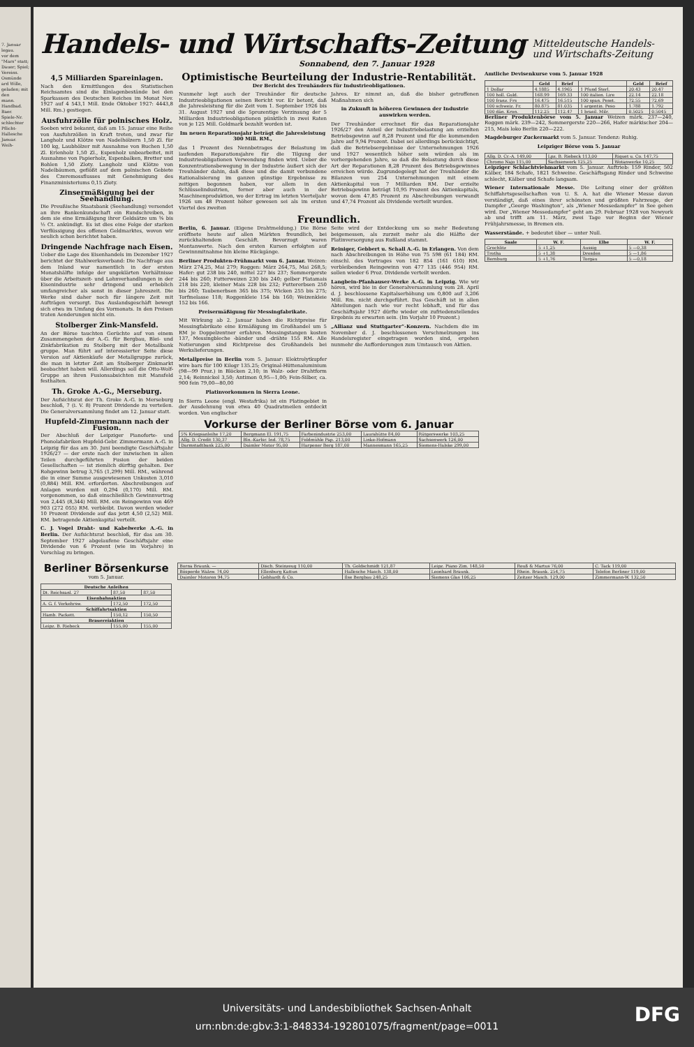7. Januar
legau.
vor dem "Mars" statt; Dauer; Spiel; Vereins.
Osmünde
ard Wille, geladen; mit den
mann.
Handbad.
Baer.
Spiele-Nr. schlechter
Pflicht-
Hallesche
Januar.
Weih-
Handels- und Wirtschafts-Zeitung
Mitteldeutsche Handels-
und Wirtschafts-Zeitung
Sonnabend, den 7. Januar 1928
4,5 Milliarden Spareinlagen.
Nach den Ermittlungen des Statistischen Reichsamtes sind die Einlagenbestände bei den Sparkassen des Deutschen Reiches im Monat Nov. 1927 auf 4 543,1 Mill. Ende Oktober 1927: 4443,8 Mill. Rm.) gestiegen.
Ausfuhrzölle für polnisches Holz.
Soeben wird bekannt, daß am 15. Januar eine Reihe von Ausfuhrzöllen in Kraft treten, und zwar für Langholz und Klötze von Nadelhölzern 1,50 Zl. für 100 kg, Laubhölzer mit Ausnahme von Buchen 1,50 Zl. Erlenholz 1,50 Zl., Espenholz unbearbeitet, mit Ausnahme von Papierholz, Espenbalken, Bretter und Bohlen 1,50 Zloty. Langholz und Klötze von Nadelbäumen, geflößt auf dem polnischen Gebiete des Czeremossflusses mit Genehmigung des Finanzministeriums 0,15 Zloty.
Zinsermäßigung bei der Seehandlung.
Die Preußische Staatsbank (Seehandlung) versendet an ihre Bankenkundschaft ein Rundschreiben, in dem sie eine Ermäßigung ihrer Geldsätze um ⅝ bis ½ Ct. ankündigt. Es ist dies eine Folge der starken Verflüssigung des offenen Geldmarktes, wovon wir neulich schon berichtet haben.
Dringende Nachfrage nach Eisen.
Ueber die Lage des Eisenhandels im Dezember 1927 berichtet der Stahlwerksverband: Die Nachfrage aus dem Inland war namentlich in der ersten Monatshälfte infolge der ungeklärten Verhältnisse über die Arbeitszeit- und Lohnverhandlungen in der Eisenindustrie sehr dringend und erheblich umfangreicher als sonst in dieser Jahreszeit. Die Werke sind daher noch für längere Zeit mit Aufträgen versorgt. Das Auslandsgeschäft bewegt sich etwa im Umfang des Vormonats. In den Preisen traten Aenderungen nicht ein.
Stolberger Zink-Mansfeld.
An der Börse tauchten Gerüchte auf von einem Zusammengehen der A.-G. für Bergbau, Blei- und Zinkfabrikation zu Stolberg mit der Metallbank gruppe. Man führt auf interessierter Seite diese Version auf Aktienkäufe der Metallgruppe zurück, die man in letzter Zeit am Stolberger Zinkmarkt beobachtet haben will. Allerdings soll die Otto-Wolf-Gruppe an ihren Fusionsabsichten mit Mansfeld festhalten.
Th. Groke A.-G., Merseburg.
Der Aufsichtsrat der Th. Groke A.-G. in Merseburg beschloß, 7 (i. V. 8) Prozent Dividende zu verteilen. Die Generalversammlung findet am 12. Januar statt.
Hupfeld-Zimmermann nach der Fusion.
Der Abschluß der Leipziger Pianoforte- und Phonolafabriken Hupfeld-Gebr. Zimmermann A.-G. in Leipzig für das am 30. Juni beendigte Geschäftsjahr 1926/27 — der erste nach der inzwischen in allen Teilen durchgeführten Fusion der beiden Gesellschaften — ist ziemlich dürftig gehalten. Der Rohgewinn betrug 3,765 (1,299) Mill. RM., während die in einer Summe ausgewiesenen Unkosten 3,010 (0,884) Mill. RM. erforderten. Abschreibungen auf Anlagen wurden mit 0,294 (0,170) Mill. RM. vorgenommen, so daß einschließlich Gewinnvortrag von 2,445 (8,344) Mill. RM. ein Reingewinn von 469 903 (272 055) RM. verbleibt. Davon werden wieder 10 Prozent Dividende auf das jetzt 4,50 (2,52) Mill. RM. betragende Aktienkapital verteilt.
C. J. Vogel Draht- und Kabelwerke A.-G. in Berlin. Der Aufsichtsrat beschloß, für das am 30. September 1927 abgelaufene Geschäftsjahr eine Dividende von 6 Prozent (wie im Vorjahre) in Vorschlag zu bringen.
Optimistische Beurteilung der Industrie-Rentabilität.
Der Bericht des Treuhänders für Industrieobligationen.
Nunmehr legt auch der Treuhänder für deutsche Industrieobligationen seinen Bericht vor. Er betont, daß die Jahresleistung für die Zeit vom 1. September 1926 bis 31. August 1927 und die 5prozentige Verzinsung der 5 Milliarden Industrieobligationen pünktlich in zwei Raten von je 125 Mill. Goldmark bezahlt worden ist.
Im neuen Reparationsjahr beträgt die Jahresleistung 300 Mill. RM.,
das 1 Prozent des Nennbetrages der Belastung im laufenden Reparationsjahre für die Tilgung der Industrieobligationen Verwendung finden wird. Ueber die Konzentrationsbewegung in der Industrie äußert sich der Treuhänder dahin, daß diese und die damit verbundene Rationalisierung im ganzen günstige Ergebnisse zu zeitigen begonnen haben, vor allem in den Schlüsselindustrien, ferner aber auch in der Maschinenproduktion, wo der Ertrag im letzten Vierteljahr 1926 um 48 Prozent höher gewesen sei als im ersten Viertel des zweiten
Jahres. Er nimmt an, daß die bisher getroffenen Maßnahmen sich
in Zukunft in höheren Gewinnen der Industrie auswirken werden.
Der Treuhänder errechnet für das Reparationsjahr 1926/27 den Anteil der Industriebelastung am erzielten Betriebsgewinn auf 8,28 Prozent und für die kommenden Jahre auf 9,94 Prozent. Dabei sei allerdings berücksichtigt, daß die Betriebsergebnisse der Unternehmungen 1926 und 1927 wesentlich höher sein würden als im vorhergehenden Jahre, so daß die Belastung durch diese Art der Reparationen 8,28 Prozent des Betriebsgewinnes erreichen würde. Zugrundegelegt hat der Treuhänder die Bilanzen von 254 Unternehmungen mit einem Aktienkapital von 7 Milliarden RM. Der erzielte Betriebsgewinn beträgt 10,95 Prozent des Aktienkapitals, wovon dem 47,85 Prozent zu Abschreibungen verwandt und 47,74 Prozent als Dividende verteilt wurden.
Freundlich.
Berlin, 6. Januar. (Eigene Drahtmeldung.) Die Börse eröffnete heute auf allen Märkten freundlich, bei zurückhaltendem Geschäft. Bevorzugt waren Montanwerte. Nach den ersten Kursen erfolgten auf Gewinnmitnahme hin kleine Rückgänge.
Berliner Produkten-Frühmarkt vom 6. Januar. Weizen: März 274,25, Mai 279; Roggen: März 264,75, Mai 268,5; Hafer: gut 238 bis 240, mittel 227 bis 237; Sommergerste 244 bis 260; Futterweizen 230 bis 240; gelber Platamais 218 bis 220, kleiner Mais 228 bis 232; Futtererbsen 250 bis 260; Taubenerbsen 365 bis 375; Wicken 255 bis 275; Torfmelasse 118; Roggenkleie 154 bis 160; Weizenkleie 152 bis 166.
Preisermäßigung für Messingfabrikate.
Mit Wirkung ab 2. Januar haben die Richtpreise für Messingfabrikate eine Ermäßigung im Großhandel um 5 RM je Doppelzentner erfahren. Messingstangen kosten 137, Messingbleche -bänder und -drähte 155 RM. Alle Notierungen sind Richtpreise des Großhandels bei Werkslieferungen.
Metallpreise in Berlin vom 5. Januar: Elektrolytkupfer wire bars für 100 Kilogr 135.25; Original-Hüttenaluminium (98—99 Proz.) in Blöcken 2,10; in Walz- oder Drahtform 2,14; Reinnickel 3,50; Antimon 0,95—1,00; Fein-Silber, ca. 900 fein 79,00—80,00
Platinvorkommen in Sierra Leone.
In Sierra Leone (engl. Westafrika) ist ein Platingebiet in der Ausdehnung von etwa 40 Quadratmeilen entdeckt worden. Von englischer
Seite wird der Entdeckung um so mehr Bedeutung beigemessen, als zurzeit mehr als die Hälfte der Platinversorgung aus Rußland stammt.
Reiniger, Gebbert u. Schall A.-G. in Erlangen. Von dem nach Abschreibungen in Höhe von 75 598 (61 184) RM. einschl. des Vortrages von 182 854 (161 610) RM. verbleibenden Reingewinn von 477 135 (446 954) RM. sollen wieder 6 Proz. Dividende verteilt werden.
Langbein-Pfanhauser-Werke A.-G. in Leipzig. Wie wir hören, wird bie in der Generalversammlung vom 28. April d. J. beschlossene Kapitalserhöhung um 0,800 auf 3,206 Mill. Rm. nicht durchgeführt. Das Geschäft ist in allen Abteilungen nach wie vor recht lebhaft, und für das Geschäftsjahr 1927 dürfte wieder ein zufriedenstellendes Ergebnis zu erwarten sein. (Im Vorjahr 10 Prozent.)
„Allianz und Stuttgarter“-Konzern. Nachdem die im November d. J. beschlossenen Verschmelzungen ins Handelsregister eingetragen worden sind, ergehen nunmehr die Aufforderungen zum Umtausch von Aktien.
Vorkurse der Berliner Börse vom 6. Januar
| 5% Kriegsanleihe 17,20 | Bergmann El. 191,75 | Farbenindustrie 253,00 | Laurahütte 84,00 | Rütgerswerke 103,25 |
| Allg. D. Credit 130,37 | Bln.-Karlsr. Ind. 78,75 | Feldmühle Pap. 213,00 | Linke-Hofmann | Sachsenwerk 126,00 |
| Darmstadtbank 225,00 | Daimler Motor 95,00 | Harpener Berg 187,00 | Mannesmann 165,25 | Siemens-Halske 299,00 |
Amtliche Devisenkurse vom 5. Januar 1928
| | Geld | Brief | | Geld | Brief |
| --- | --- | --- | --- | --- | --- |
| 1 Dollar | 4.1885 | 4.1965 | 1 Pfund Sterl. | 20.43 | 20.47 |
| 100 holl. Guld. | 168.99 | 169.33 | 100 italien. Lire | 22.14 | 22.18 |
| 100 franz. Frs | 16.475 | 16.515 | 100 span. Peset. | 72.55 | 72.69 |
| 100 schweiz. Fr. | 80.875 | 81.035 | 1 argentin. Peso | 1.788 | 1.792 |
| 100 dän. Kron. | 112.25 | 112.47 | 1 brasil. Milr. | 0.5025 | 0.5045 |
Berliner Produktenbörse vom 5. Januar Weizen märk. 237—240, Roggen märk. 239—242, Sommergerste 220—266, Hafer märkischer 204—215, Mais loko Berlin 220—222.
Magdeburger Zuckermarkt vom 5. Januar. Tendenz: Ruhig.
Leipziger Börse vom 5. Januar
| Allg. D. Cr.-A. 149,00 | Lpz. B. Riebeck 113,00 | Riquet u. Co. 147,75 |
| Chromo Najo 115,00 | Sachsenwerk 125,25 | Wotanwerke 10,25 |
Leipziger Schlachtviehmarkt vom 5. Januar. Auftrieb: 159 Rinder, 502 Kälber, 184 Schafe, 1821 Schweine. Geschäftsgang Rinder und Schweine schlecht, Kälber und Schafe langsam.
Wiener Internationale Messe. Die Leitung einer der größten Schiffahrtsgesellschaften von U. S. A. hat die Wiener Messe davon verständigt, daß eines ihrer schönsten und größten Fahrzeuge, der Dampfer „George Washington“, als „Wiener Messedampfer“ in See gehen wird. Der „Wiener Messedampfer“ geht am 29. Februar 1928 von Newyork ab und trifft am 11. März, zwei Tage vor Beginn der Wiener Frühjahrsmesse, in Bremen ein.
Wasserstände. + bedeutet über — unter Null.
| Saale | W. F. | Elbe | W. F. |
| --- | --- | --- | --- |
| Grochlitz | 5 +1,25 | Aussig | 5 —0,38 |
| Trotha | 5 +1,38 | Dresden | 5 —1,86 |
| Bernburg | 5 +1,76 | Torgau | 5 —0,18 |
Berliner Börsenkurse
vom 5. Januar.
| Deutsche Anleihen | | |
| --- | --- | --- |
| Dt. Reichsanl. 27 | 87,50 | 87,50 |
| Eisenbahnaktien | | |
| A. G. f. Verkehrsw. | 172,50 | 172,50 |
| Schiffahrtsaktien | | |
| Hamb. Packett. | 150,12 | 150,50 |
| Brauereiaktien | | |
| Leipz. B. Riebeck | 155,00 | 155,00 |
| Borna Braunk. — | Disch. Steinzeug 110,00 | Th. Goldschmidt 121,87 | Leipz. Piano Zim. 148,50 | Reuß & Martus 76,00 | C. Tack 119,00 |
| Bösperde Walzw. 74,00 | Ellenburg Kattun | Hallesche Masch. 138,00 | Leonhard Braunk. | Rhein. Braunk. 254,75 | Telefon Berliner 119,00 |
| Daimler Motoren 94,75 | Gebhardt & Co. | Ilse Bergbau 248,25 | Siemens Glas 106,25 | Zeitzer Masch. 129,00 | Zimmermann-W. 132,50 |
Universitäts- und Landesbibliothek Sachsen-Anhalt
urn:nbn:de:gbv:3:1-848334-19280107​5/fragment/page=0011
DFG